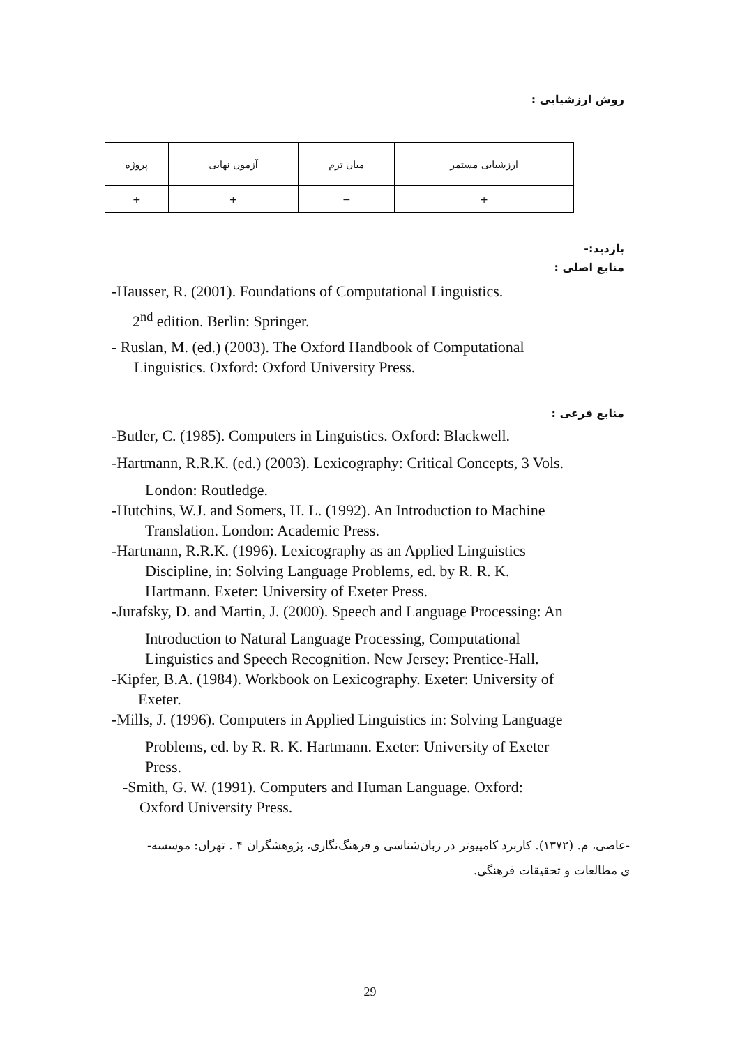روش ارزشیابی :
| ارزشیابی مستمر | میان ترم | آزمون نهایی | پروژه |
| + | − | + | + |
بازدید:-
منابع اصلی :
-Hausser, R. (2001). Foundations of Computational Linguistics.
2<sup>nd</sup> edition. Berlin: Springer.
- Ruslan, M. (ed.) (2003). The Oxford Handbook of Computational
Linguistics. Oxford: Oxford University Press.
منابع فرعی :
-Butler, C. (1985). Computers in Linguistics. Oxford: Blackwell.
-Hartmann, R.R.K. (ed.) (2003). Lexicography: Critical Concepts, 3 Vols.
London: Routledge.
-Hutchins, W.J. and Somers, H. L. (1992). An Introduction to Machine
Translation. London: Academic Press.
-Hartmann, R.R.K. (1996). Lexicography as an Applied Linguistics
Discipline, in: Solving Language Problems, ed. by R. R. K.
Hartmann. Exeter: University of Exeter Press.
-Jurafsky, D. and Martin, J. (2000). Speech and Language Processing: An
Introduction to Natural Language Processing, Computational
Linguistics and Speech Recognition. New Jersey: Prentice-Hall.
-Kipfer, B.A. (1984). Workbook on Lexicography. Exeter: University of
Exeter.
-Mills, J. (1996). Computers in Applied Linguistics in: Solving Language
Problems, ed. by R. R. K. Hartmann. Exeter: University of Exeter
Press.
-Smith, G. W. (1991). Computers and Human Language. Oxford:
Oxford University Press.
-عاصی، م. (۱۳۷۲). کاربرد کامپیوتر در زبان‌شناسی و فرهنگ‌نگاری، پژوهشگران ۴ . تهران: موسسه-
ی مطالعات و تحقیقات فرهنگی.
29